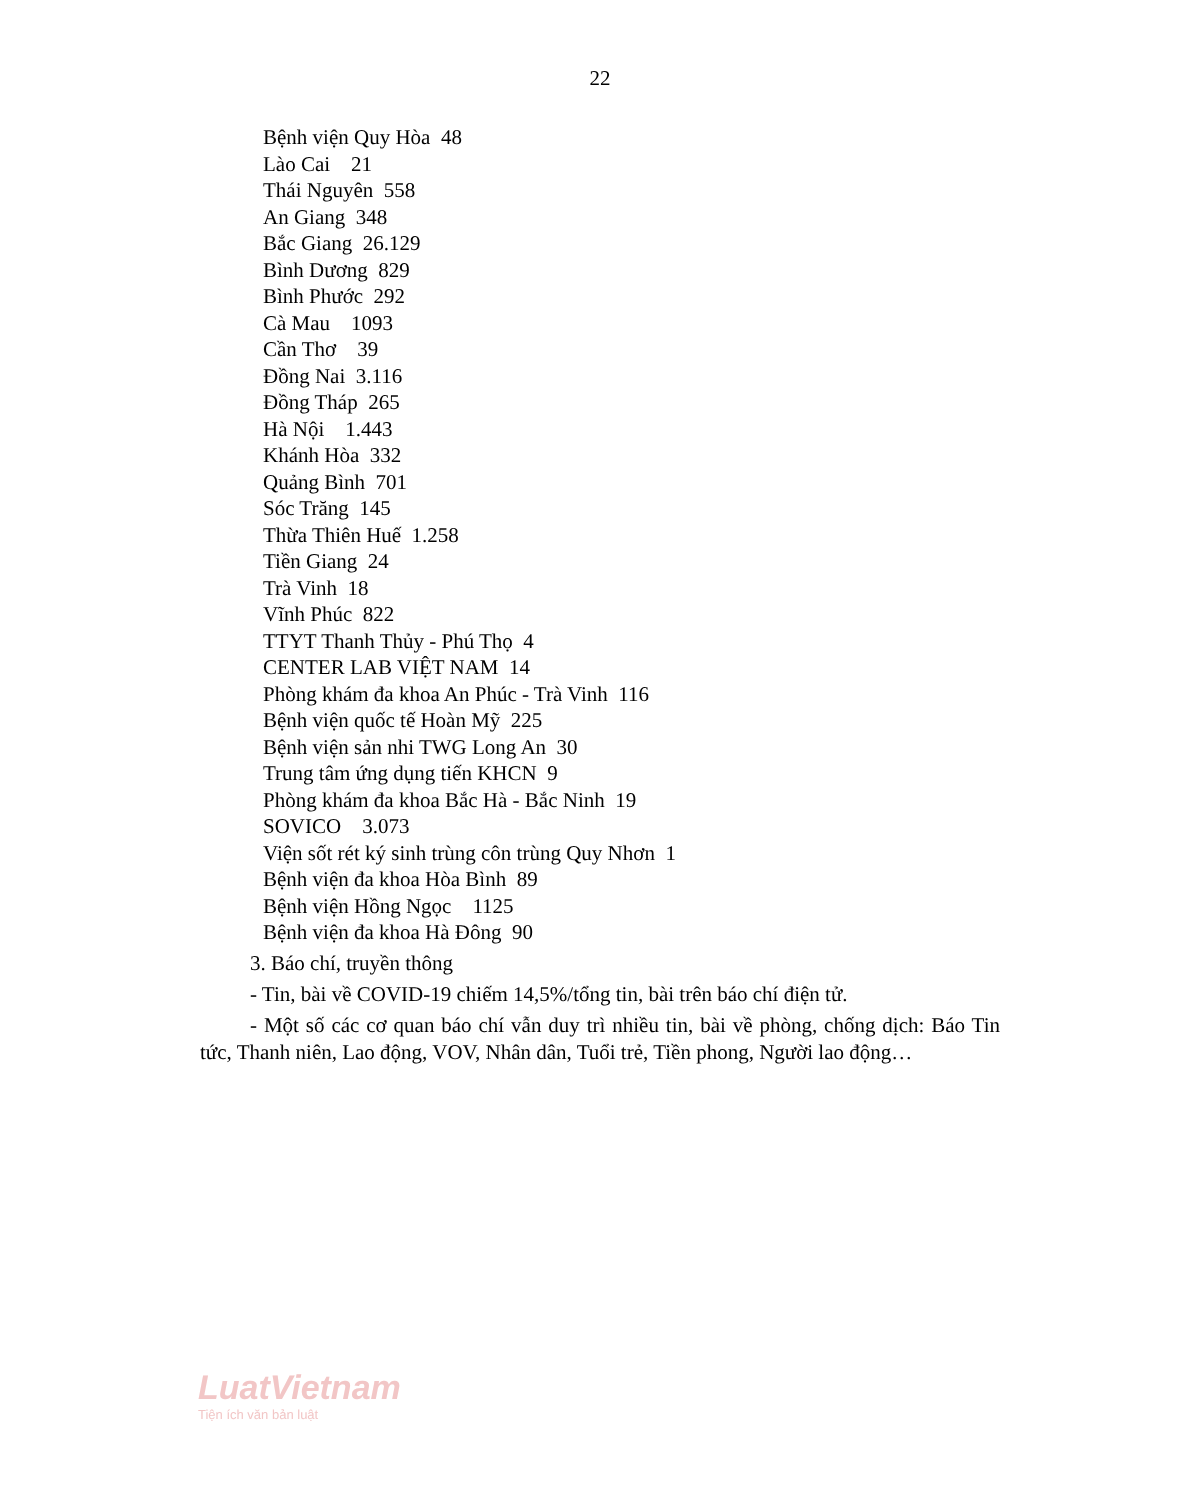22
Bệnh viện Quy Hòa 48
Lào Cai 21
Thái Nguyên 558
An Giang 348
Bắc Giang 26.129
Bình Dương 829
Bình Phước 292
Cà Mau 1093
Cần Thơ 39
Đồng Nai 3.116
Đồng Tháp 265
Hà Nội 1.443
Khánh Hòa 332
Quảng Bình 701
Sóc Trăng 145
Thừa Thiên Huế 1.258
Tiền Giang 24
Trà Vinh 18
Vĩnh Phúc 822
TTYT Thanh Thủy - Phú Thọ 4
CENTER LAB VIỆT NAM 14
Phòng khám đa khoa An Phúc - Trà Vinh 116
Bệnh viện quốc tế Hoàn Mỹ 225
Bệnh viện sản nhi TWG Long An 30
Trung tâm ứng dụng tiến KHCN 9
Phòng khám đa khoa Bắc Hà - Bắc Ninh 19
SOVICO 3.073
Viện sốt rét ký sinh trùng côn trùng Quy Nhơn 1
Bệnh viện đa khoa Hòa Bình 89
Bệnh viện Hồng Ngọc 1125
Bệnh viện đa khoa Hà Đông 90
3. Báo chí, truyền thông
- Tin, bài về COVID-19 chiếm 14,5%/tổng tin, bài trên báo chí điện tử.
- Một số các cơ quan báo chí vẫn duy trì nhiều tin, bài về phòng, chống dịch: Báo Tin tức, Thanh niên, Lao động, VOV, Nhân dân, Tuổi trẻ, Tiền phong, Người lao động…
LuatVietnam
Tiện ích văn bản luật